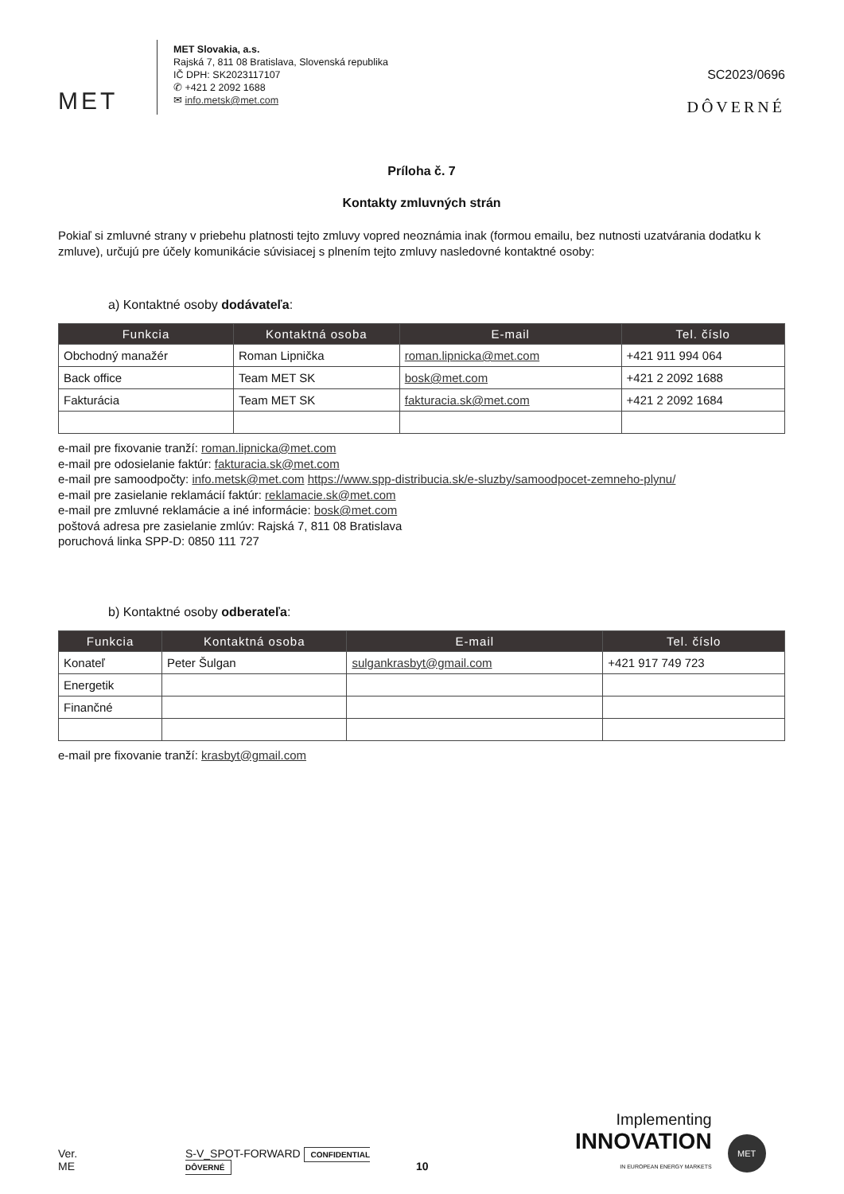MET
MET Slovakia, a.s.
Rajská 7, 811 08 Bratislava, Slovenská republika
IČ DPH: SK2023117107
✆ +421 2 2092 1688
✉ info.metsk@met.com
SC2023/0696
DÔVERNÉ
Príloha č. 7
Kontakty zmluvných strán
Pokiaľ si zmluvné strany v priebehu platnosti tejto zmluvy vopred neoznámia inak (formou emailu, bez nutnosti uzatvárania dodatku k zmluve), určujú pre účely komunikácie súvisiacej s plnením tejto zmluvy nasledovné kontaktné osoby:
a) Kontaktné osoby dodávateľa:
| Funkcia | Kontaktná osoba | E-mail | Tel. číslo |
| --- | --- | --- | --- |
| Obchodný manažér | Roman Lipnička | roman.lipnicka@met.com | +421 911 994 064 |
| Back office | Team MET SK | bosk@met.com | +421 2 2092 1688 |
| Fakturácia | Team MET SK | fakturacia.sk@met.com | +421 2 2092 1684 |
e-mail pre fixovanie tranží: roman.lipnicka@met.com
e-mail pre odosielanie faktúr: fakturacia.sk@met.com
e-mail pre samoodpočty: info.metsk@met.com https://www.spp-distribucia.sk/e-sluzby/samoodpocet-zemneho-plynu/
e-mail pre zasielanie reklamácií faktúr: reklamacie.sk@met.com
e-mail pre zmluvné reklamácie a iné informácie: bosk@met.com
poštová adresa pre zasielanie zmlúv: Rajská 7, 811 08 Bratislava
poruchová linka SPP-D: 0850 111 727
b) Kontaktné osoby odberateľa:
| Funkcia | Kontaktná osoba | E-mail | Tel. číslo |
| --- | --- | --- | --- |
| Konateľ | Peter Šulgan | sulgankrasbyt@gmail.com | +421 917 749 723 |
| Energetik | | | |
| Finančné | | | |
e-mail pre fixovanie tranží: krasbyt@gmail.com
Ver.
ME
S-V_SPOT-FORWARD CONFIDENTIAL DÔVERNÉ
10
Implementing
INNOVATION
IN EUROPEAN ENERGY MARKETS
MET